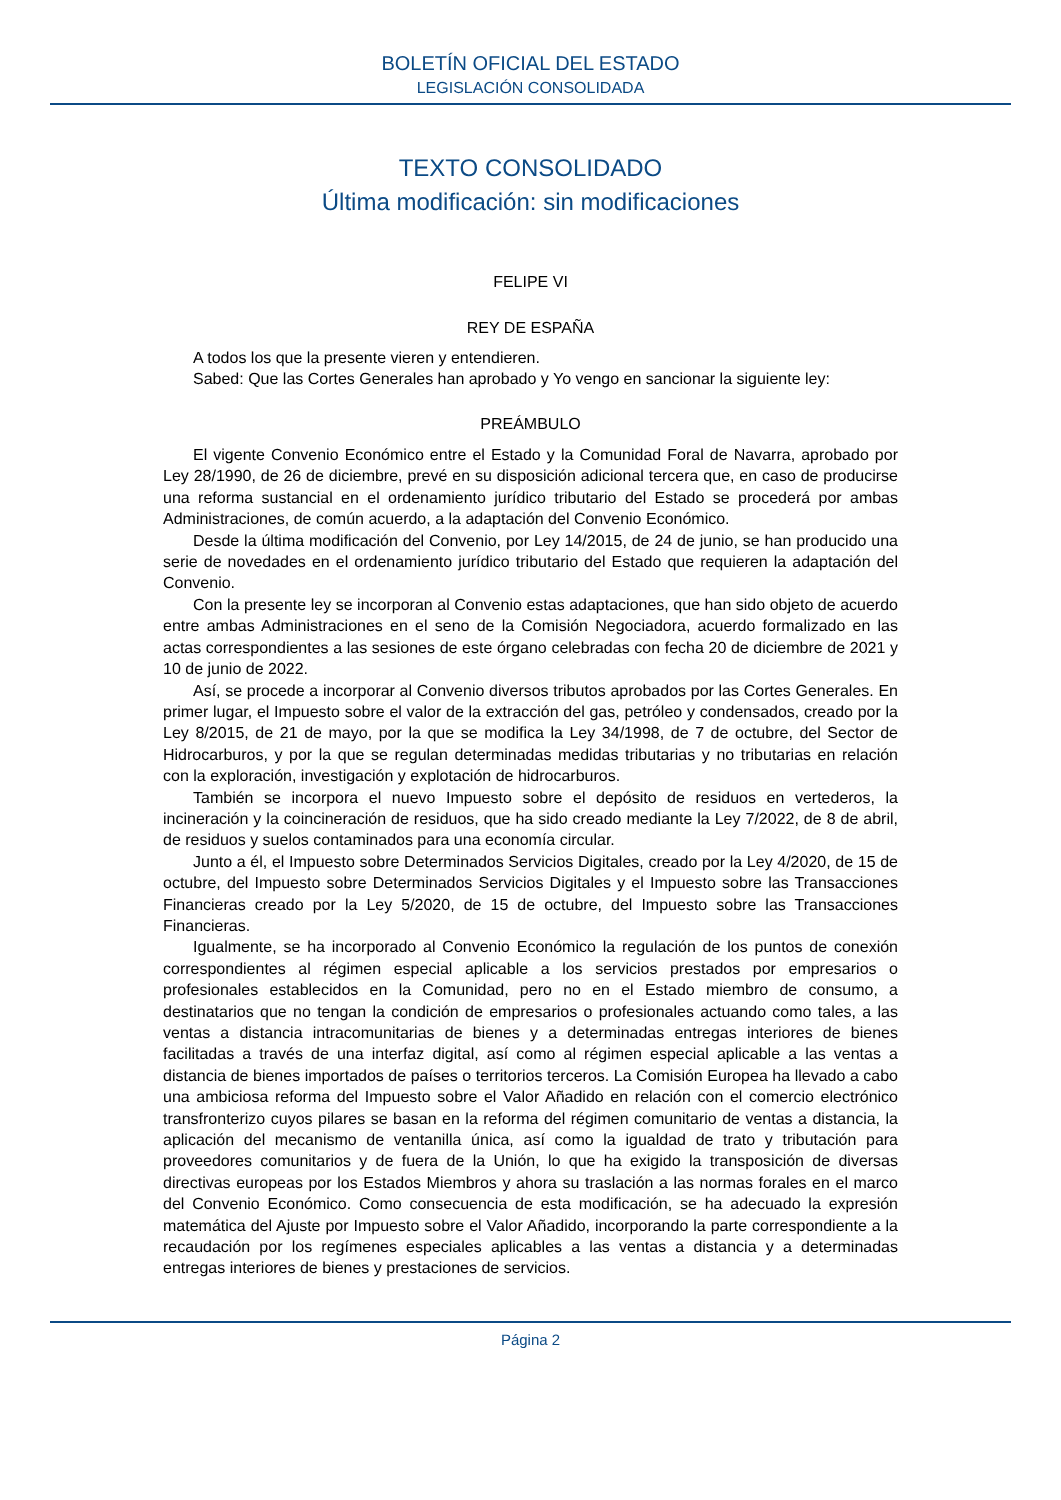BOLETÍN OFICIAL DEL ESTADO
LEGISLACIÓN CONSOLIDADA
TEXTO CONSOLIDADO
Última modificación: sin modificaciones
FELIPE VI
REY DE ESPAÑA
A todos los que la presente vieren y entendieren.
Sabed: Que las Cortes Generales han aprobado y Yo vengo en sancionar la siguiente ley:
PREÁMBULO
El vigente Convenio Económico entre el Estado y la Comunidad Foral de Navarra, aprobado por Ley 28/1990, de 26 de diciembre, prevé en su disposición adicional tercera que, en caso de producirse una reforma sustancial en el ordenamiento jurídico tributario del Estado se procederá por ambas Administraciones, de común acuerdo, a la adaptación del Convenio Económico.
Desde la última modificación del Convenio, por Ley 14/2015, de 24 de junio, se han producido una serie de novedades en el ordenamiento jurídico tributario del Estado que requieren la adaptación del Convenio.
Con la presente ley se incorporan al Convenio estas adaptaciones, que han sido objeto de acuerdo entre ambas Administraciones en el seno de la Comisión Negociadora, acuerdo formalizado en las actas correspondientes a las sesiones de este órgano celebradas con fecha 20 de diciembre de 2021 y 10 de junio de 2022.
Así, se procede a incorporar al Convenio diversos tributos aprobados por las Cortes Generales. En primer lugar, el Impuesto sobre el valor de la extracción del gas, petróleo y condensados, creado por la Ley 8/2015, de 21 de mayo, por la que se modifica la Ley 34/1998, de 7 de octubre, del Sector de Hidrocarburos, y por la que se regulan determinadas medidas tributarias y no tributarias en relación con la exploración, investigación y explotación de hidrocarburos.
También se incorpora el nuevo Impuesto sobre el depósito de residuos en vertederos, la incineración y la coincineración de residuos, que ha sido creado mediante la Ley 7/2022, de 8 de abril, de residuos y suelos contaminados para una economía circular.
Junto a él, el Impuesto sobre Determinados Servicios Digitales, creado por la Ley 4/2020, de 15 de octubre, del Impuesto sobre Determinados Servicios Digitales y el Impuesto sobre las Transacciones Financieras creado por la Ley 5/2020, de 15 de octubre, del Impuesto sobre las Transacciones Financieras.
Igualmente, se ha incorporado al Convenio Económico la regulación de los puntos de conexión correspondientes al régimen especial aplicable a los servicios prestados por empresarios o profesionales establecidos en la Comunidad, pero no en el Estado miembro de consumo, a destinatarios que no tengan la condición de empresarios o profesionales actuando como tales, a las ventas a distancia intracomunitarias de bienes y a determinadas entregas interiores de bienes facilitadas a través de una interfaz digital, así como al régimen especial aplicable a las ventas a distancia de bienes importados de países o territorios terceros. La Comisión Europea ha llevado a cabo una ambiciosa reforma del Impuesto sobre el Valor Añadido en relación con el comercio electrónico transfronterizo cuyos pilares se basan en la reforma del régimen comunitario de ventas a distancia, la aplicación del mecanismo de ventanilla única, así como la igualdad de trato y tributación para proveedores comunitarios y de fuera de la Unión, lo que ha exigido la transposición de diversas directivas europeas por los Estados Miembros y ahora su traslación a las normas forales en el marco del Convenio Económico. Como consecuencia de esta modificación, se ha adecuado la expresión matemática del Ajuste por Impuesto sobre el Valor Añadido, incorporando la parte correspondiente a la recaudación por los regímenes especiales aplicables a las ventas a distancia y a determinadas entregas interiores de bienes y prestaciones de servicios.
Página 2